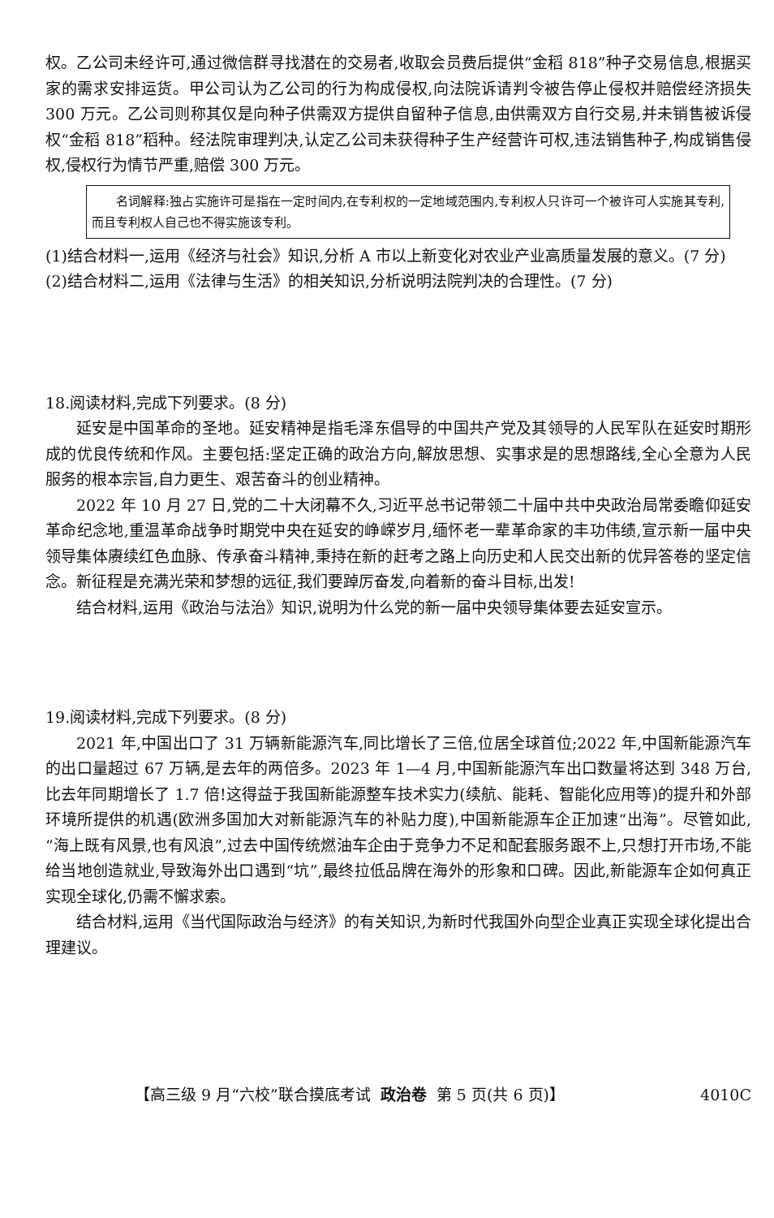权。乙公司未经许可,通过微信群寻找潜在的交易者,收取会员费后提供“金稻 818”种子交易信息,根据买家的需求安排运货。甲公司认为乙公司的行为构成侵权,向法院诉请判令被告停止侵权并赔偿经济损失 300 万元。乙公司则称其仅是向种子供需双方提供自留种子信息,由供需双方自行交易,并未销售被诉侵权“金稻 818”稻种。经法院审理判决,认定乙公司未获得种子生产经营许可权,违法销售种子,构成销售侵权,侵权行为情节严重,赔偿 300 万元。
名词解释:独占实施许可是指在一定时间内,在专利权的一定地域范围内,专利权人只许可一个被许可人实施其专利,而且专利权人自己也不得实施该专利。
(1)结合材料一,运用《经济与社会》知识,分析 A 市以上新变化对农业产业高质量发展的意义。(7 分)
(2)结合材料二,运用《法律与生活》的相关知识,分析说明法院判决的合理性。(7 分)
18.阅读材料,完成下列要求。(8 分)
延安是中国革命的圣地。延安精神是指毛泽东倡导的中国共产党及其领导的人民军队在延安时期形成的优良传统和作风。主要包括:坚定正确的政治方向,解放思想、实事求是的思想路线,全心全意为人民服务的根本宗旨,自力更生、艰苦奋斗的创业精神。
2022 年 10 月 27 日,党的二十大闭幕不久,习近平总书记带领二十届中共中央政治局常委瞻仰延安革命纪念地,重温革命战争时期党中央在延安的峥嵘岁月,缅怀老一辈革命家的丰功伟绩,宣示新一届中央领导集体赓续红色血脉、传承奋斗精神,秉持在新的赶考之路上向历史和人民交出新的优异答卷的坚定信念。新征程是充满光荣和梦想的远征,我们要踔厉奋发,向着新的奋斗目标,出发!
结合材料,运用《政治与法治》知识,说明为什么党的新一届中央领导集体要去延安宣示。
19.阅读材料,完成下列要求。(8 分)
2021 年,中国出口了 31 万辆新能源汽车,同比增长了三倍,位居全球首位;2022 年,中国新能源汽车的出口量超过 67 万辆,是去年的两倍多。2023 年 1—4 月,中国新能源汽车出口数量将达到 348 万台,比去年同期增长了 1.7 倍!这得益于我国新能源整车技术实力(续航、能耗、智能化应用等)的提升和外部环境所提供的机遇(欧洲多国加大对新能源汽车的补贴力度),中国新能源车企正加速“出海”。尽管如此,“海上既有风景,也有风浪”,过去中国传统燃油车企由于竞争力不足和配套服务跟不上,只想打开市场,不能给当地创造就业,导致海外出口遇到“坑”,最终拉低品牌在海外的形象和口碑。因此,新能源车企如何真正实现全球化,仍需不懈求索。
结合材料,运用《当代国际政治与经济》的有关知识,为新时代我国外向型企业真正实现全球化提出合理建议。
【高三级 9 月“六校”联合摸底考试 政治卷 第 5 页(共 6 页)】 4010C